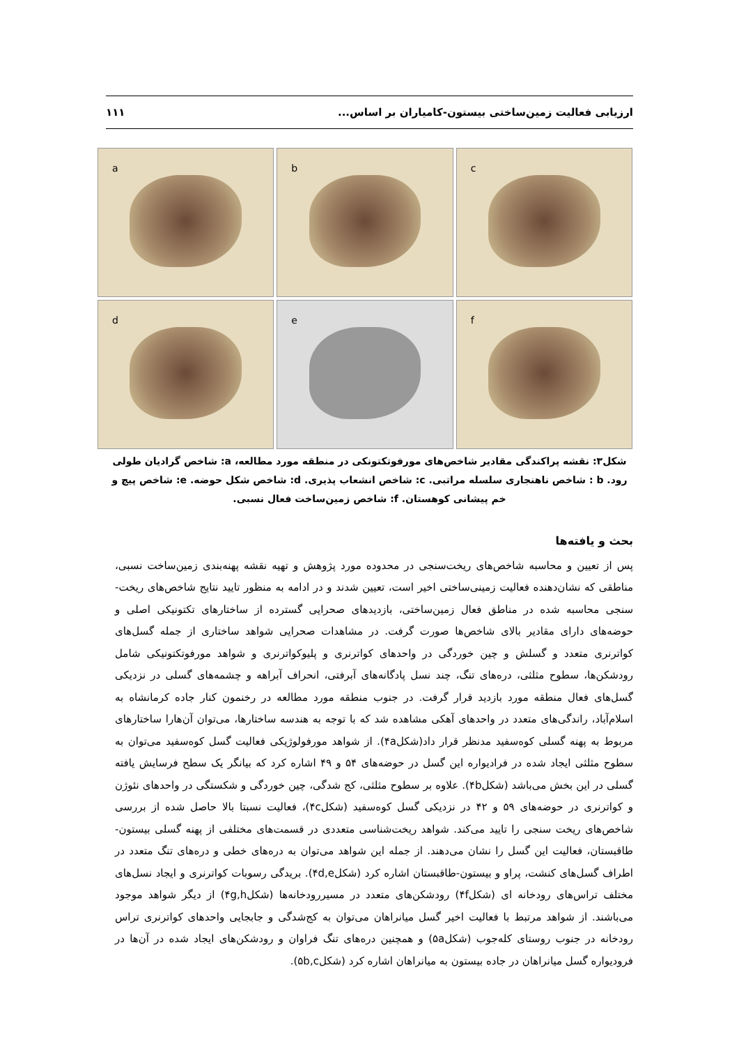ارزیابی فعالیت زمین‌ساختی بیستون-کامیاران بر اساس... ۱۱۱
a
b
c
d
e
f
شکل۳: نقشه پراکندگی مقادیر شاخص‌های مورفوتکتونکی در منطقه مورد مطالعه، a: شاخص گرادیان طولی رود. b : شاخص ناهنجاری سلسله مراتبی. c: شاخص انشعاب پذیری. d: شاخص شکل حوضه. e: شاخص پیچ و خم پیشانی کوهستان. f: شاخص زمین‌ساخت فعال نسبی.
بحث و یافته‌ها
پس از تعیین و محاسبه شاخص‌های ریخت‌سنجی در محدوده مورد پژوهش و تهیه نقشه پهنه‌بندی زمین‌ساخت نسبی، مناطقی که نشان‌دهنده فعالیت زمینی‌ساختی اخیر است، تعیین شدند و در ادامه به منظور تایید نتایج شاخص‌های ریخت-سنجی محاسبه شده در مناطق فعال زمین‌ساختی، بازدیدهای صحرایی گسترده از ساختارهای تکتونیکی اصلی و حوضه‌های دارای مقادیر بالای شاخص‌ها صورت گرفت. در مشاهدات صحرایی شواهد ساختاری از جمله گسل‌های کواترنری متعدد و گسلش و چین خوردگی در واحدهای کواترنری و پلیوکواترنری و شواهد مورفوتکتونیکی شامل رودشکن‌ها، سطوح مثلثی، دره‌های تنگ، چند نسل پادگانه‌های آبرفتی، انحراف آبراهه و چشمه‌های گسلی در نزدیکی گسل‌های فعال منطقه مورد بازدید قرار گرفت. در جنوب منطقه مورد مطالعه در رخنمون کنار جاده کرمانشاه به اسلام‌آباد، راندگی‌های متعدد در واحدهای آهکی مشاهده شد که با توجه به هندسه ساختارها، می‌توان آن‌هارا ساختارهای مربوط به پهنه گسلی کوه‌سفید مدنظر قرار داد(شکل۴a). از شواهد مورفولوژیکی فعالیت گسل کوه‌سفید می‌توان به سطوح مثلثی ایجاد شده در فرادیواره این گسل در حوضه‌های ۵۴ و ۴۹ اشاره کرد که بیانگر یک سطح فرسایش یافته گسلی در این بخش می‌باشد (شکل۴b). علاوه بر سطوح مثلثی، کج شدگی، چین خوردگی و شکستگی در واحدهای نئوژن و کواترنری در حوضه‌های ۵۹ و ۴۲ در نزدیکی گسل کوه‌سفید (شکل۴c)، فعالیت نسبتا بالا حاصل شده از بررسی شاخص‌های ریخت سنجی را تایید می‌کند. شواهد ریخت‌شناسی متعددی در قسمت‌های مختلفی از پهنه گسلی بیستون-طاقبستان، فعالیت این گسل را نشان می‌دهند. از جمله این شواهد می‌توان به دره‌های خطی و دره‌های تنگ متعدد در اطراف گسل‌های کنشت، پراو و بیستون-طاقبستان اشاره کرد (شکل۴d,e). بریدگی رسوبات کواترنری و ایجاد نسل‌های مختلف تراس‌های رودخانه ای (شکل۴f) رودشکن‌های متعدد در مسیررودخانه‌ها (شکل۴g,h) از دیگر شواهد موجود می‌باشند. از شواهد مرتبط با فعالیت اخیر گسل میانراهان می‌توان به کج‌شدگی و جابجایی واحدهای کواترنری تراس رودخانه در جنوب روستای کله‌جوب (شکل۵a) و همچنین دره‌های تنگ فراوان و رودشکن‌های ایجاد شده در آن‌ها در فرودیواره گسل میانراهان در جاده بیستون به میانراهان اشاره کرد (شکل۵b,c).